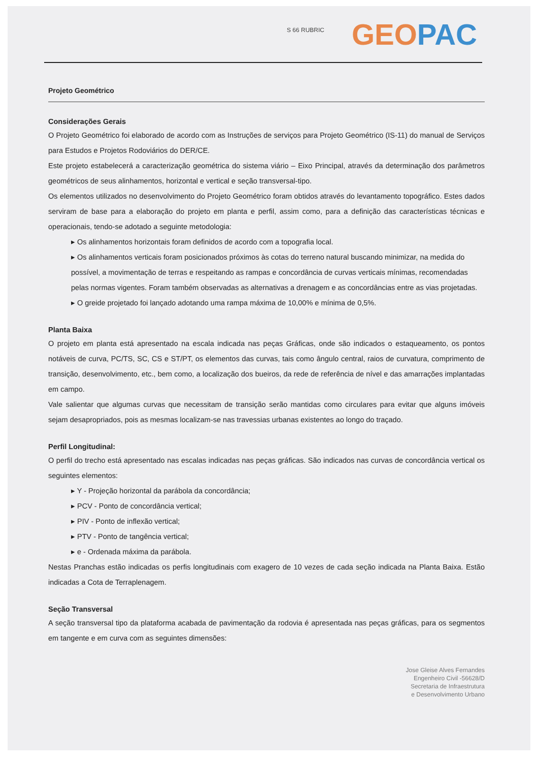S 66 RUBRIC GEO PAC
Projeto Geométrico
Considerações Gerais
O Projeto Geométrico foi elaborado de acordo com as Instruções de serviços para Projeto Geométrico (IS-11) do manual de Serviços para Estudos e Projetos Rodoviários do DER/CE.
Este projeto estabelecerá a caracterização geométrica do sistema viário – Eixo Principal, através da determinação dos parâmetros geométricos de seus alinhamentos, horizontal e vertical e seção transversal-tipo.
Os elementos utilizados no desenvolvimento do Projeto Geométrico foram obtidos através do levantamento topográfico. Estes dados serviram de base para a elaboração do projeto em planta e perfil, assim como, para a definição das características técnicas e operacionais, tendo-se adotado a seguinte metodologia:
▸ Os alinhamentos horizontais foram definidos de acordo com a topografia local.
▸ Os alinhamentos verticais foram posicionados próximos às cotas do terreno natural buscando minimizar, na medida do possível, a movimentação de terras e respeitando as rampas e concordância de curvas verticais mínimas, recomendadas pelas normas vigentes. Foram também observadas as alternativas a drenagem e as concordâncias entre as vias projetadas.
▸ O greide projetado foi lançado adotando uma rampa máxima de 10,00% e mínima de 0,5%.
Planta Baixa
O projeto em planta está apresentado na escala indicada nas peças Gráficas, onde são indicados o estaqueamento, os pontos notáveis de curva, PC/TS, SC, CS e ST/PT, os elementos das curvas, tais como ângulo central, raios de curvatura, comprimento de transição, desenvolvimento, etc., bem como, a localização dos bueiros, da rede de referência de nível e das amarrações implantadas em campo.
Vale salientar que algumas curvas que necessitam de transição serão mantidas como circulares para evitar que alguns imóveis sejam desapropriados, pois as mesmas localizam-se nas travessias urbanas existentes ao longo do traçado.
Perfil Longitudinal:
O perfil do trecho está apresentado nas escalas indicadas nas peças gráficas. São indicados nas curvas de concordância vertical os seguintes elementos:
▸ Y - Projeção horizontal da parábola da concordância;
▸ PCV - Ponto de concordância vertical;
▸ PIV - Ponto de inflexão vertical;
▸ PTV - Ponto de tangência vertical;
▸ e - Ordenada máxima da parábola.
Nestas Pranchas estão indicadas os perfis longitudinais com exagero de 10 vezes de cada seção indicada na Planta Baixa. Estão indicadas a Cota de Terraplenagem.
Seção Transversal
A seção transversal tipo da plataforma acabada de pavimentação da rodovia é apresentada nas peças gráficas, para os segmentos em tangente e em curva com as seguintes dimensões:
Jose Gleise Alves Fernandes
Engenheiro Civil -56628/D
Secretaria de Infraestrutura
e Desenvolvimento Urbano